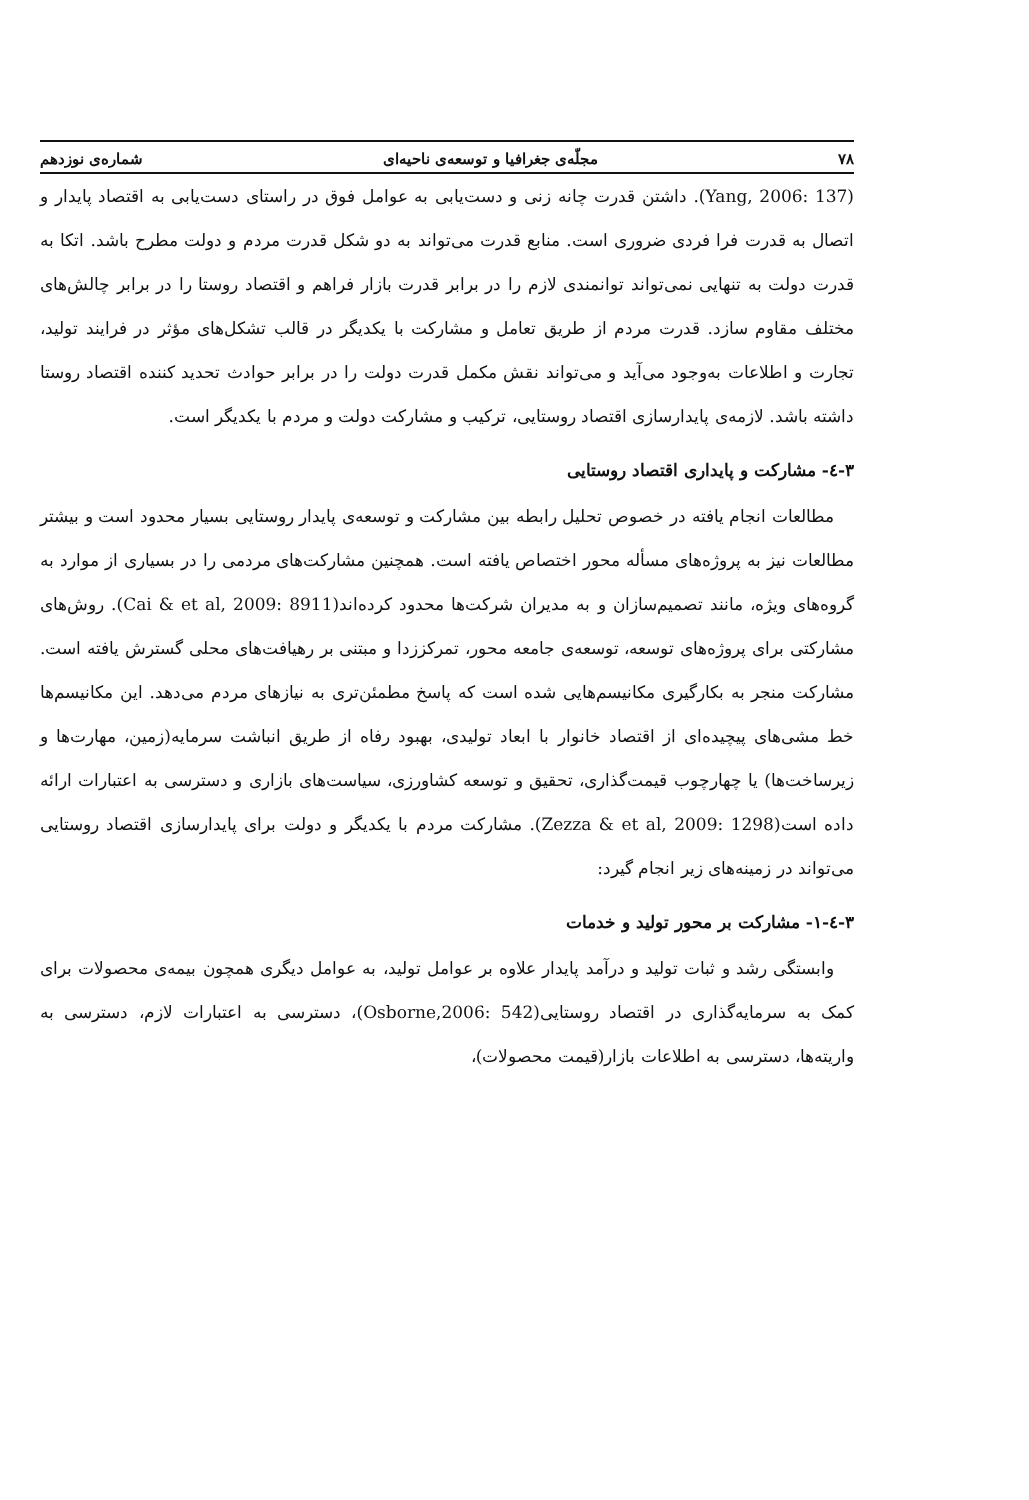۷۸ مجلّه‌ی جغرافیا و توسعه‌ی ناحیه‌ای شماره‌ی نوزدهم
(Yang, 2006: 137). داشتن قدرت چانه زنی و دست‌یابی به عوامل فوق در راستای دست‌یابی به اقتصاد پایدار و اتصال به قدرت فرا فردی ضروری است. منابع قدرت می‌تواند به دو شکل قدرت مردم و دولت مطرح باشد. اتکا به قدرت دولت به تنهایی نمی‌تواند توانمندی لازم را در برابر قدرت بازار فراهم و اقتصاد روستا را در برابر چالش‌های مختلف مقاوم سازد. قدرت مردم از طریق تعامل و مشارکت با یکدیگر در قالب تشکل‌های مؤثر در فرایند تولید، تجارت و اطلاعات به‌وجود می‌آید و می‌تواند نقش مکمل قدرت دولت را در برابر حوادث تحدید کننده اقتصاد روستا داشته باشد. لازمه‌ی پایدارسازی اقتصاد روستایی، ترکیب و مشارکت دولت و مردم با یکدیگر است.
۳-٤- مشارکت و پایداری اقتصاد روستایی
مطالعات انجام یافته در خصوص تحلیل رابطه بین مشارکت و توسعه‌ی پایدار روستایی بسیار محدود است و بیشتر مطالعات نیز به پروژه‌های مسأله محور اختصاص یافته است. همچنین مشارکت‌های مردمی را در بسیاری از موارد به گروه‌های ویژه، مانند تصمیم‌سازان و به مدیران شرکت‌ها محدود کرده‌اند(Cai & et al, 2009: 8911). روش‌های مشارکتی برای پروژه‌های توسعه، توسعه‌ی جامعه محور، تمرکززدا و مبتنی بر رهیافت‌های محلی گسترش یافته است. مشارکت منجر به بکارگیری مکانیسم‌هایی شده است که پاسخ مطمئن‌تری به نیازهای مردم می‌دهد. این مکانیسم‌ها خط مشی‌های پیچیده‌ای از اقتصاد خانوار با ابعاد تولیدی، بهبود رفاه از طریق انباشت سرمایه(زمین، مهارت‌ها و زیرساخت‌ها) یا چهارچوب قیمت‌گذاری، تحقیق و توسعه کشاورزی، سیاست‌های بازاری و دسترسی به اعتبارات ارائه داده است(Zezza & et al, 2009: 1298). مشارکت مردم با یکدیگر و دولت برای پایدارسازی اقتصاد روستایی می‌تواند در زمینه‌های زیر انجام گیرد:
۳-٤-۱- مشارکت بر محور تولید و خدمات
وابستگی رشد و ثبات تولید و درآمد پایدار علاوه بر عوامل تولید، به عوامل دیگری همچون بیمه‌ی محصولات برای کمک به سرمایه‌گذاری در اقتصاد روستایی(Osborne,2006: 542)، دسترسی به اعتبارات لازم، دسترسی به واریته‌ها، دسترسی به اطلاعات بازار(قیمت محصولات)،